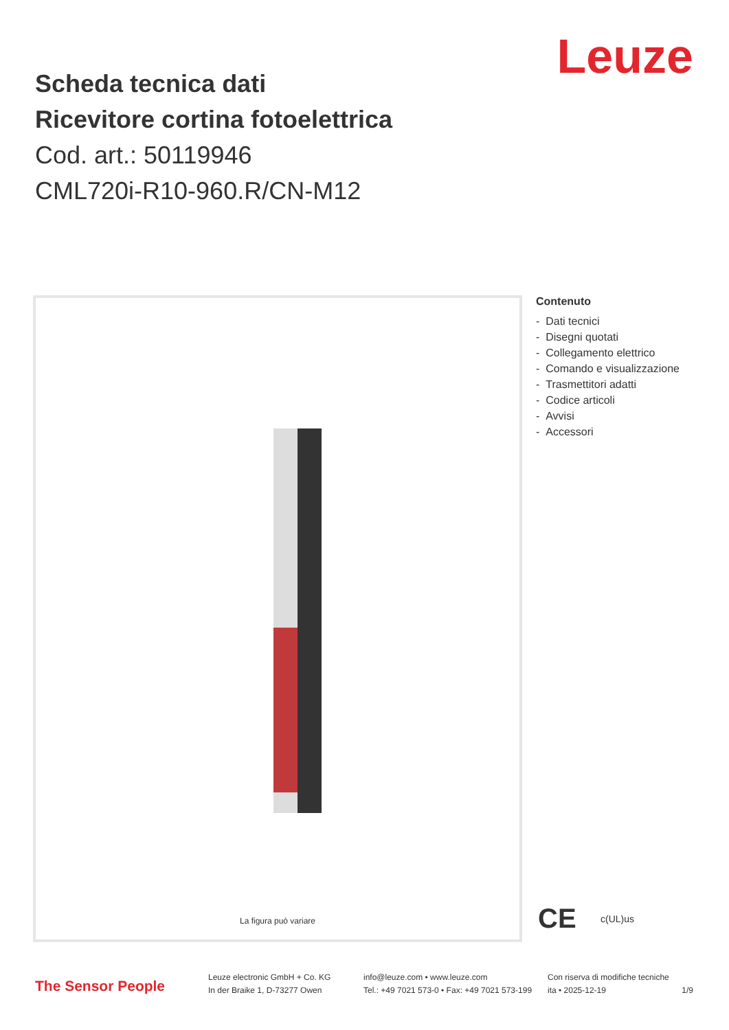Leuze
Scheda tecnica dati
Ricevitore cortina fotoelettrica
Cod. art.: 50119946
CML720i-R10-960.R/CN-M12
La figura può variare
Contenuto
- Dati tecnici
- Disegni quotati
- Collegamento elettrico
- Comando e visualizzazione
- Trasmettitori adatti
- Codice articoli
- Avvisi
- Accessori
CE c(UL)us
The Sensor People
Leuze electronic GmbH + Co. KG
In der Braike 1, D-73277 Owen
info@leuze.com • www.leuze.com
Tel.: +49 7021 573-0 • Fax: +49 7021 573-199
Con riserva di modifiche tecniche
ita • 2025-12-19
1/9